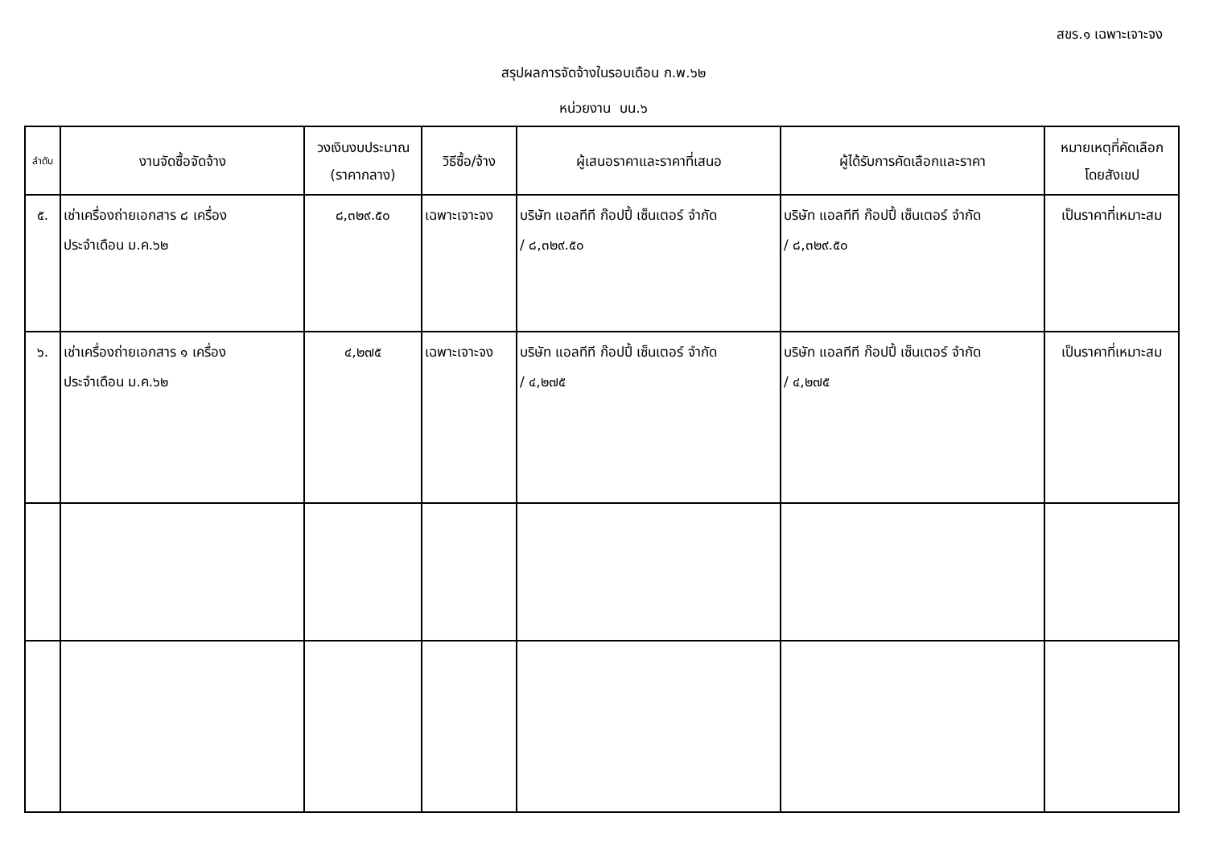สขร.๑ เฉพาะเจาะจง
สรุปผลการจัดจ้างในรอบเดือน ก.พ.๖๒
หน่วยงาน บน.๖
| ลำดับ | งานจัดซื้อจัดจ้าง | วงเงินงบประมาณ (ราคากลาง) | วิธีซื้อ/จ้าง | ผู้เสนอราคาและราคาที่เสนอ | ผู้ได้รับการคัดเลือกและราคา | หมายเหตุที่คัดเลือก โดยสังเขป |
| --- | --- | --- | --- | --- | --- | --- |
| ๕. | เช่าเครื่องถ่ายเอกสาร ๘ เครื่อง ประจำเดือน ม.ค.๖๒ | ๘,๓๒๙.๕๐ | เฉพาะเจาะจง | บริษัท แอลทีที ก๊อปปี้ เซ็นเตอร์ จำกัด / ๘,๓๒๙.๕๐ | บริษัท แอลทีที ก๊อปปี้ เซ็นเตอร์ จำกัด / ๘,๓๒๙.๕๐ | เป็นราคาที่เหมาะสม |
| ๖. | เช่าเครื่องถ่ายเอกสาร ๑ เครื่อง ประจำเดือน ม.ค.๖๒ | ๔,๒๗๕ | เฉพาะเจาะจง | บริษัท แอลทีที ก๊อปปี้ เซ็นเตอร์ จำกัด / ๔,๒๗๕ | บริษัท แอลทีที ก๊อปปี้ เซ็นเตอร์ จำกัด / ๔,๒๗๕ | เป็นราคาที่เหมาะสม |